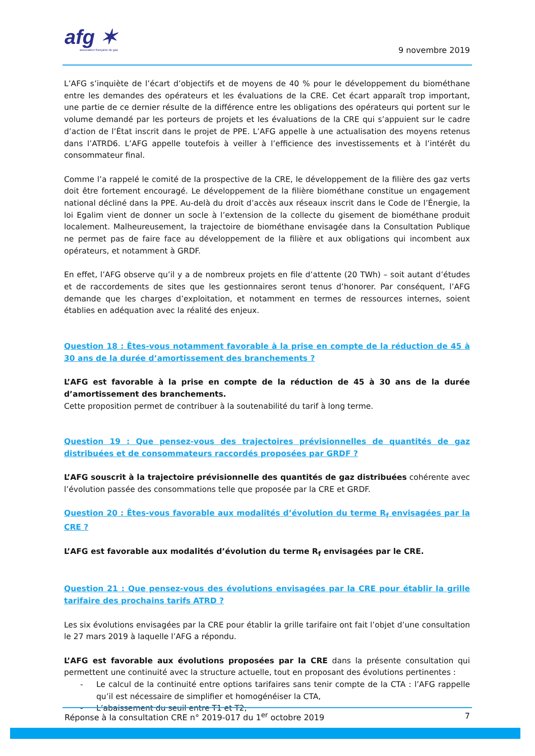afg ✶
association française du gaz
9 novembre 2019
L’AFG s’inquiète de l’écart d’objectifs et de moyens de 40 % pour le développement du biométhane entre les demandes des opérateurs et les évaluations de la CRE. Cet écart apparaît trop important, une partie de ce dernier résulte de la différence entre les obligations des opérateurs qui portent sur le volume demandé par les porteurs de projets et les évaluations de la CRE qui s’appuient sur le cadre d’action de l’État inscrit dans le projet de PPE. L’AFG appelle à une actualisation des moyens retenus dans l’ATRD6. L’AFG appelle toutefois à veiller à l’efficience des investissements et à l’intérêt du consommateur final.
Comme l’a rappelé le comité de la prospective de la CRE, le développement de la filière des gaz verts doit être fortement encouragé. Le développement de la filière biométhane constitue un engagement national décliné dans la PPE. Au-delà du droit d’accès aux réseaux inscrit dans le Code de l’Énergie, la loi Egalim vient de donner un socle à l’extension de la collecte du gisement de biométhane produit localement. Malheureusement, la trajectoire de biométhane envisagée dans la Consultation Publique ne permet pas de faire face au développement de la filière et aux obligations qui incombent aux opérateurs, et notamment à GRDF.
En effet, l’AFG observe qu’il y a de nombreux projets en file d’attente (20 TWh) – soit autant d’études et de raccordements de sites que les gestionnaires seront tenus d’honorer. Par conséquent, l’AFG demande que les charges d’exploitation, et notamment en termes de ressources internes, soient établies en adéquation avec la réalité des enjeux.
Question 18 : Êtes-vous notamment favorable à la prise en compte de la réduction de 45 à 30 ans de la durée d’amortissement des branchements ?
L’AFG est favorable à la prise en compte de la réduction de 45 à 30 ans de la durée d’amortissement des branchements.
Cette proposition permet de contribuer à la soutenabilité du tarif à long terme.
Question 19 : Que pensez-vous des trajectoires prévisionnelles de quantités de gaz distribuées et de consommateurs raccordés proposées par GRDF ?
L’AFG souscrit à la trajectoire prévisionnelle des quantités de gaz distribuées cohérente avec l’évolution passée des consommations telle que proposée par la CRE et GRDF.
Question 20 : Êtes-vous favorable aux modalités d’évolution du terme R<sub>f</sub> envisagées par la CRE ?
L’AFG est favorable aux modalités d’évolution du terme R<sub>f</sub> envisagées par le CRE.
Question 21 : Que pensez-vous des évolutions envisagées par la CRE pour établir la grille tarifaire des prochains tarifs ATRD ?
Les six évolutions envisagées par la CRE pour établir la grille tarifaire ont fait l’objet d’une consultation le 27 mars 2019 à laquelle l’AFG a répondu.
L’AFG est favorable aux évolutions proposées par la CRE dans la présente consultation qui permettent une continuité avec la structure actuelle, tout en proposant des évolutions pertinentes :
- Le calcul de la continuité entre options tarifaires sans tenir compte de la CTA : l’AFG rappelle qu’il est nécessaire de simplifier et homogénéiser la CTA,
- L’abaissement du seuil entre T1 et T2,
Réponse à la consultation CRE n° 2019-017 du 1<sup>er</sup> octobre 2019 7